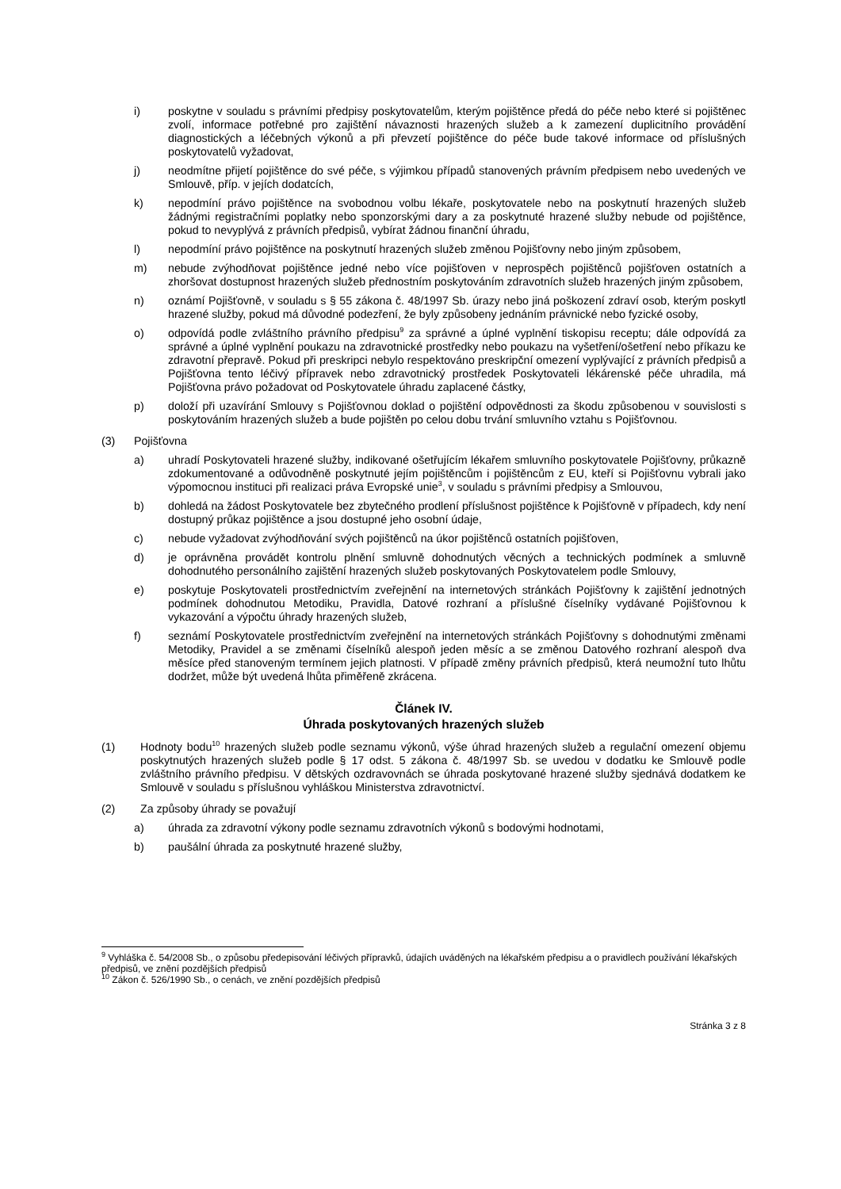i) poskytne v souladu s právními předpisy poskytovatelům, kterým pojištěnce předá do péče nebo které si pojištěnec zvolí, informace potřebné pro zajištění návaznosti hrazených služeb a k zamezení duplicitního provádění diagnostických a léčebných výkonů a při převzetí pojištěnce do péče bude takové informace od příslušných poskytovatelů vyžadovat,
j) neodmítne přijetí pojištěnce do své péče, s výjimkou případů stanovených právním předpisem nebo uvedených ve Smlouvě, příp. v jejích dodatcích,
k) nepodmíní právo pojištěnce na svobodnou volbu lékaře, poskytovatele nebo na poskytnutí hrazených služeb žádnými registračními poplatky nebo sponzorskými dary a za poskytnuté hrazené služby nebude od pojištěnce, pokud to nevyplývá z právních předpisů, vybírat žádnou finanční úhradu,
l) nepodmíní právo pojištěnce na poskytnutí hrazených služeb změnou Pojišťovny nebo jiným způsobem,
m) nebude zvýhodňovat pojištěnce jedné nebo více pojišťoven v neprospěch pojištěnců pojišťoven ostatních a zhoršovat dostupnost hrazených služeb přednostním poskytováním zdravotních služeb hrazených jiným způsobem,
n) oznámí Pojišťovně, v souladu s § 55 zákona č. 48/1997 Sb. úrazy nebo jiná poškození zdraví osob, kterým poskytl hrazené služby, pokud má důvodné podezření, že byly způsobeny jednáním právnické nebo fyzické osoby,
o) odpovídá podle zvláštního právního předpisu<sup>9</sup> za správné a úplné vyplnění tiskopisu receptu; dále odpovídá za správné a úplné vyplnění poukazu na zdravotnické prostředky nebo poukazu na vyšetření/ošetření nebo příkazu ke zdravotní přepravě. Pokud při preskripci nebylo respektováno preskripční omezení vyplývající z právních předpisů a Pojišťovna tento léčivý přípravek nebo zdravotnický prostředek Poskytovateli lékárenské péče uhradila, má Pojišťovna právo požadovat od Poskytovatele úhradu zaplacené částky,
p) doloží při uzavírání Smlouvy s Pojišťovnou doklad o pojištění odpovědnosti za škodu způsobenou v souvislosti s poskytováním hrazených služeb a bude pojištěn po celou dobu trvání smluvního vztahu s Pojišťovnou.
(3) Pojišťovna
a) uhradí Poskytovateli hrazené služby, indikované ošetřujícím lékařem smluvního poskytovatele Pojišťovny, průkazně zdokumentované a odůvodněně poskytnuté jejím pojištěncům i pojištěncům z EU, kteří si Pojišťovnu vybrali jako výpomocnou instituci při realizaci práva Evropské unie<sup>3</sup>, v souladu s právními předpisy a Smlouvou,
b) dohledá na žádost Poskytovatele bez zbytečného prodlení příslušnost pojištěnce k Pojišťovně v případech, kdy není dostupný průkaz pojištěnce a jsou dostupné jeho osobní údaje,
c) nebude vyžadovat zvýhodňování svých pojištěnců na úkor pojištěnců ostatních pojišťoven,
d) je oprávněna provádět kontrolu plnění smluvně dohodnutých věcných a technických podmínek a smluvně dohodnutého personálního zajištění hrazených služeb poskytovaných Poskytovatelem podle Smlouvy,
e) poskytuje Poskytovateli prostřednictvím zveřejnění na internetových stránkách Pojišťovny k zajištění jednotných podmínek dohodnutou Metodiku, Pravidla, Datové rozhraní a příslušné číselníky vydávané Pojišťovnou k vykazování a výpočtu úhrady hrazených služeb,
f) seznámí Poskytovatele prostřednictvím zveřejnění na internetových stránkách Pojišťovny s dohodnutými změnami Metodiky, Pravidel a se změnami číselníků alespoň jeden měsíc a se změnou Datového rozhraní alespoň dva měsíce před stanoveným termínem jejich platnosti. V případě změny právních předpisů, která neumožní tuto lhůtu dodržet, může být uvedená lhůta přiměřeně zkrácena.
Článek IV.
Úhrada poskytovaných hrazených služeb
(1) Hodnoty bodu<sup>10</sup> hrazených služeb podle seznamu výkonů, výše úhrad hrazených služeb a regulační omezení objemu poskytnutých hrazených služeb podle § 17 odst. 5 zákona č. 48/1997 Sb. se uvedou v dodatku ke Smlouvě podle zvláštního právního předpisu. V dětských ozdravovnách se úhrada poskytované hrazené služby sjednává dodatkem ke Smlouvě v souladu s příslušnou vyhláškou Ministerstva zdravotnictví.
(2) Za způsoby úhrady se považují
a) úhrada za zdravotní výkony podle seznamu zdravotních výkonů s bodovými hodnotami,
b) paušální úhrada za poskytnuté hrazené služby,
<sup>9</sup> Vyhláška č. 54/2008 Sb., o způsobu předepisování léčivých přípravků, údajích uváděných na lékařském předpisu a o pravidlech používání lékařských předpisů, ve znění pozdějších předpisů
<sup>10</sup> Zákon č. 526/1990 Sb., o cenách, ve znění pozdějších předpisů
Stránka 3 z 8